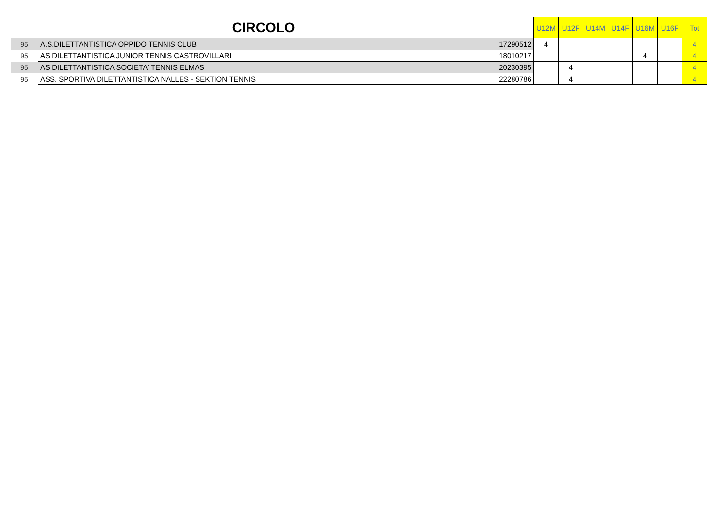| | CIRCOLO | | U12M | U12F | U14M | U14F | U16M | U16F | Tot |
| --- | --- | --- | --- | --- | --- | --- | --- | --- | --- |
| 95 | A.S.DILETTANTISTICA OPPIDO TENNIS CLUB | 17290512 | 4 | | | | | | 4 |
| 95 | AS DILETTANTISTICA JUNIOR TENNIS CASTROVILLARI | 18010217 | | | | | 4 | | 4 |
| 95 | AS DILETTANTISTICA SOCIETA' TENNIS ELMAS | 20230395 | | 4 | | | | | 4 |
| 95 | ASS. SPORTIVA DILETTANTISTICA NALLES - SEKTION TENNIS | 22280786 | | 4 | | | | | 4 |